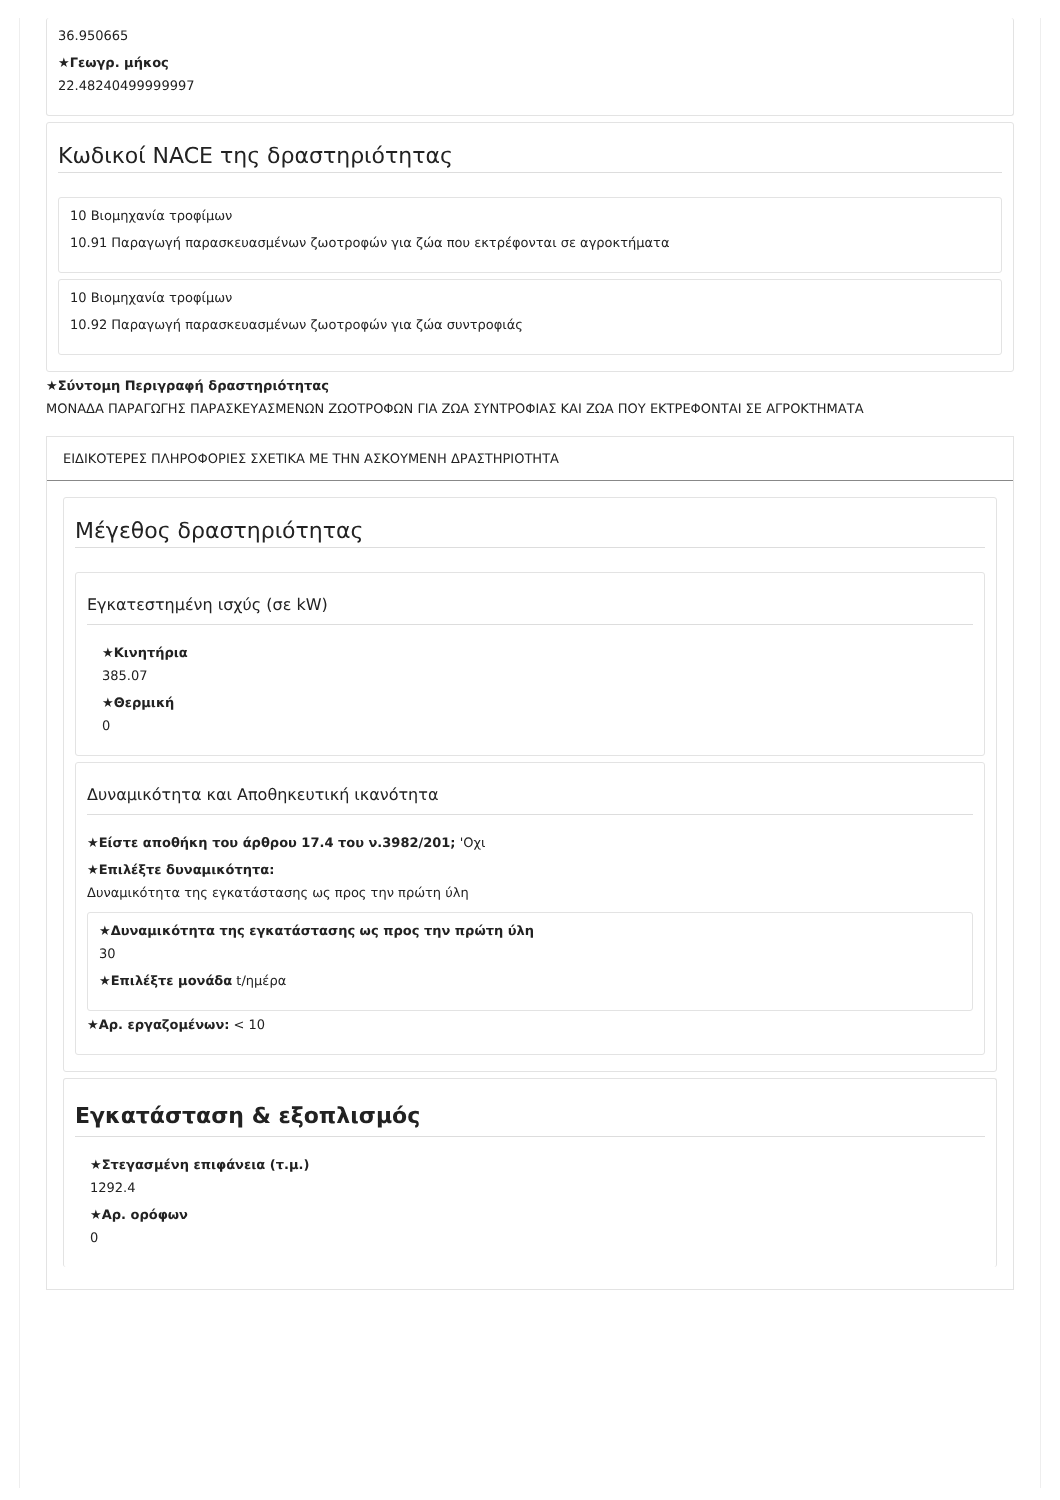36.950665
★Γεωγρ. μήκος
22.48240499999997
Κωδικοί NACE της δραστηριότητας
10 Βιομηχανία τροφίμων
10.91 Παραγωγή παρασκευασμένων ζωοτροφών για ζώα που εκτρέφονται σε αγροκτήματα
10 Βιομηχανία τροφίμων
10.92 Παραγωγή παρασκευασμένων ζωοτροφών για ζώα συντροφιάς
★Σύντομη Περιγραφή δραστηριότητας
ΜΟΝΑΔΑ ΠΑΡΑΓΩΓΗΣ ΠΑΡΑΣΚΕΥΑΣΜΕΝΩΝ ΖΩΟΤΡΟΦΩΝ ΓΙΑ ΖΩΑ ΣΥΝΤΡΟΦΙΑΣ ΚΑΙ ΖΩΑ ΠΟΥ ΕΚΤΡΕΦΟΝΤΑΙ ΣΕ ΑΓΡΟΚΤΗΜΑΤΑ
ΕΙΔΙΚΟΤΕΡΕΣ ΠΛΗΡΟΦΟΡΙΕΣ ΣΧΕΤΙΚΑ ΜΕ ΤΗΝ ΑΣΚΟΥΜΕΝΗ ΔΡΑΣΤΗΡΙΟΤΗΤΑ
Μέγεθος δραστηριότητας
Εγκατεστημένη ισχύς (σε kW)
★Κινητήρια
385.07
★Θερμική
0
Δυναμικότητα και Αποθηκευτική ικανότητα
★Είστε αποθήκη του άρθρου 17.4 του ν.3982/201; 'Οχι
★Επιλέξτε δυναμικότητα:
Δυναμικότητα της εγκατάστασης ως προς την πρώτη ύλη
★Δυναμικότητα της εγκατάστασης ως προς την πρώτη ύλη
30
★Επιλέξτε μονάδα t/ημέρα
★Αρ. εργαζομένων: < 10
Εγκατάσταση & εξοπλισμός
★Στεγασμένη επιφάνεια (τ.μ.)
1292.4
★Αρ. ορόφων
0